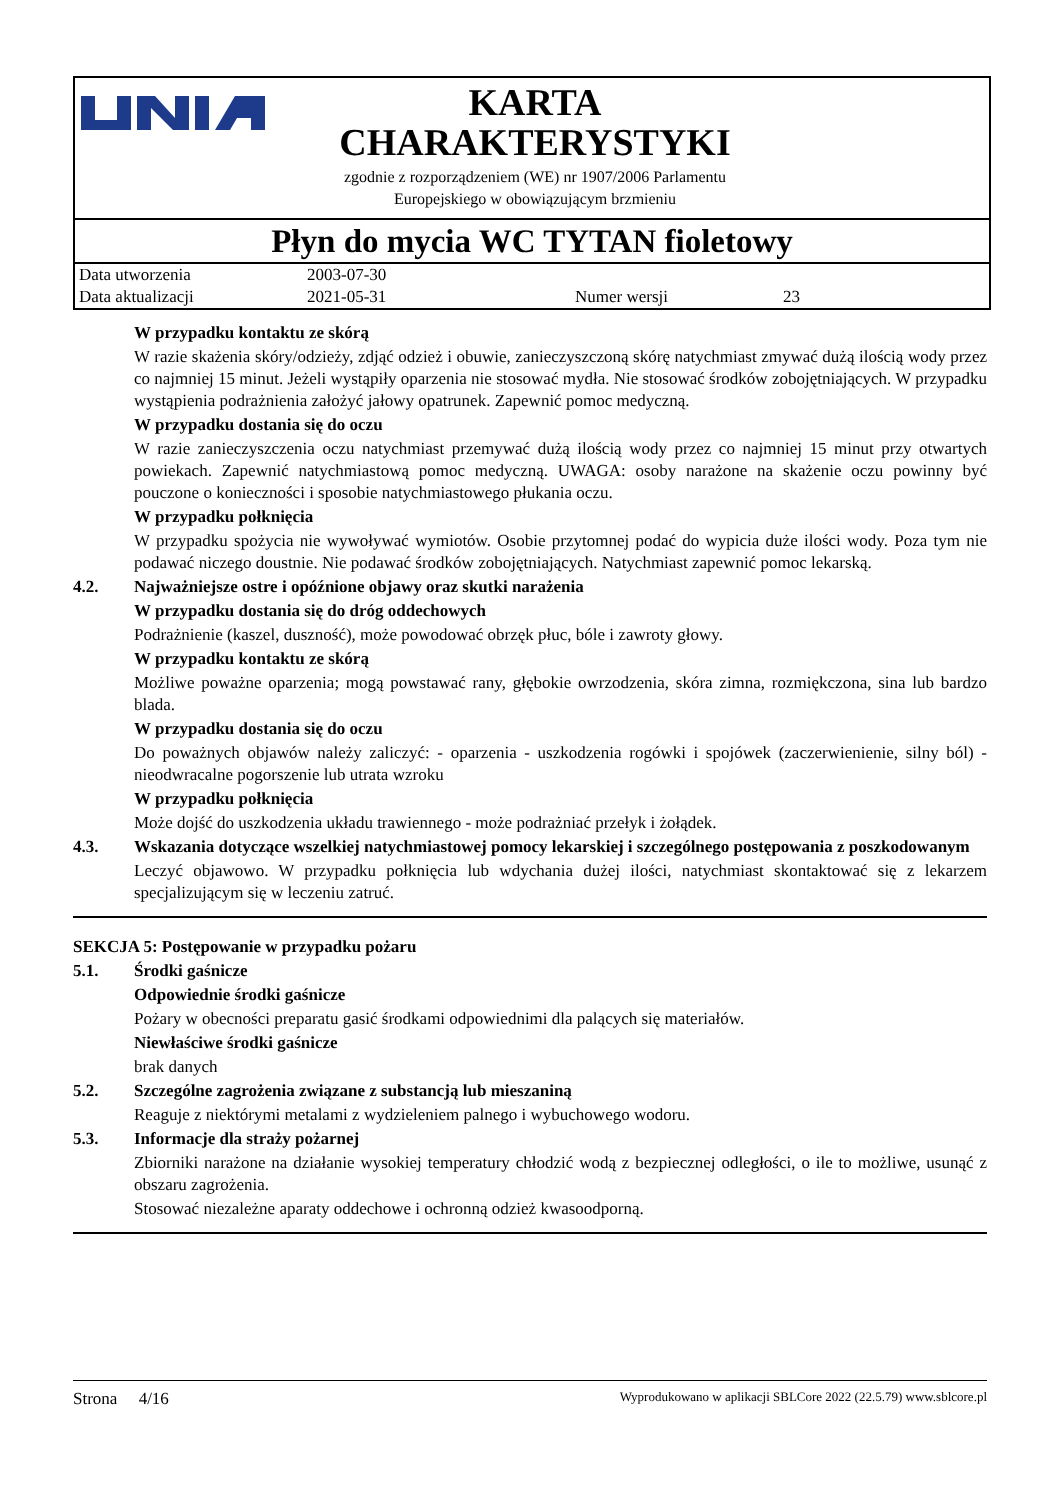KARTA
CHARAKTERYSTYKI
zgodnie z rozporządzeniem (WE) nr 1907/2006 Parlamentu
Europejskiego w obowiązującym brzmieniu
Płyn do mycia WC TYTAN fioletowy
| Data utworzenia | 2003-07-30 | | |
| Data aktualizacji | 2021-05-31 | Numer wersji | 23 |
W przypadku kontaktu ze skórą
W razie skażenia skóry/odzieży, zdjąć odzież i obuwie, zanieczyszczoną skórę natychmiast zmywać dużą ilością wody przez co najmniej 15 minut. Jeżeli wystąpiły oparzenia nie stosować mydła. Nie stosować środków zobojętniających. W przypadku wystąpienia podrażnienia założyć jałowy opatrunek. Zapewnić pomoc medyczną.
W przypadku dostania się do oczu
W razie zanieczyszczenia oczu natychmiast przemywać dużą ilością wody przez co najmniej 15 minut przy otwartych powiekach. Zapewnić natychmiastową pomoc medyczną. UWAGA: osoby narażone na skażenie oczu powinny być pouczone o konieczności i sposobie natychmiastowego płukania oczu.
W przypadku połknięcia
W przypadku spożycia nie wywoływać wymiotów. Osobie przytomnej podać do wypicia duże ilości wody. Poza tym nie podawać niczego doustnie. Nie podawać środków zobojętniających. Natychmiast zapewnić pomoc lekarską.
4.2. Najważniejsze ostre i opóźnione objawy oraz skutki narażenia
W przypadku dostania się do dróg oddechowych
Podrażnienie (kaszel, duszność), może powodować obrzęk płuc, bóle i zawroty głowy.
W przypadku kontaktu ze skórą
Możliwe poważne oparzenia; mogą powstawać rany, głębokie owrzodzenia, skóra zimna, rozmiękczona, sina lub bardzo blada.
W przypadku dostania się do oczu
Do poważnych objawów należy zaliczyć: - oparzenia - uszkodzenia rogówki i spojówek (zaczerwienienie, silny ból) - nieodwracalne pogorszenie lub utrata wzroku
W przypadku połknięcia
Może dojść do uszkodzenia układu trawiennego - może podrażniać przełyk i żołądek.
4.3. Wskazania dotyczące wszelkiej natychmiastowej pomocy lekarskiej i szczególnego postępowania z poszkodowanym
Leczyć objawowo. W przypadku połknięcia lub wdychania dużej ilości, natychmiast skontaktować się z lekarzem specjalizującym się w leczeniu zatruć.
SEKCJA 5: Postępowanie w przypadku pożaru
5.1. Środki gaśnicze
Odpowiednie środki gaśnicze
Pożary w obecności preparatu gasić środkami odpowiednimi dla palących się materiałów.
Niewłaściwe środki gaśnicze
brak danych
5.2. Szczególne zagrożenia związane z substancją lub mieszaniną
Reaguje z niektórymi metalami z wydzieleniem palnego i wybuchowego wodoru.
5.3. Informacje dla straży pożarnej
Zbiorniki narażone na działanie wysokiej temperatury chłodzić wodą z bezpiecznej odległości, o ile to możliwe, usunąć z obszaru zagrożenia.
Stosować niezależne aparaty oddechowe i ochronną odzież kwasoodporną.
Strona 4/16 Wyprodukowano w aplikacji SBLCore 2022 (22.5.79) www.sblcore.pl